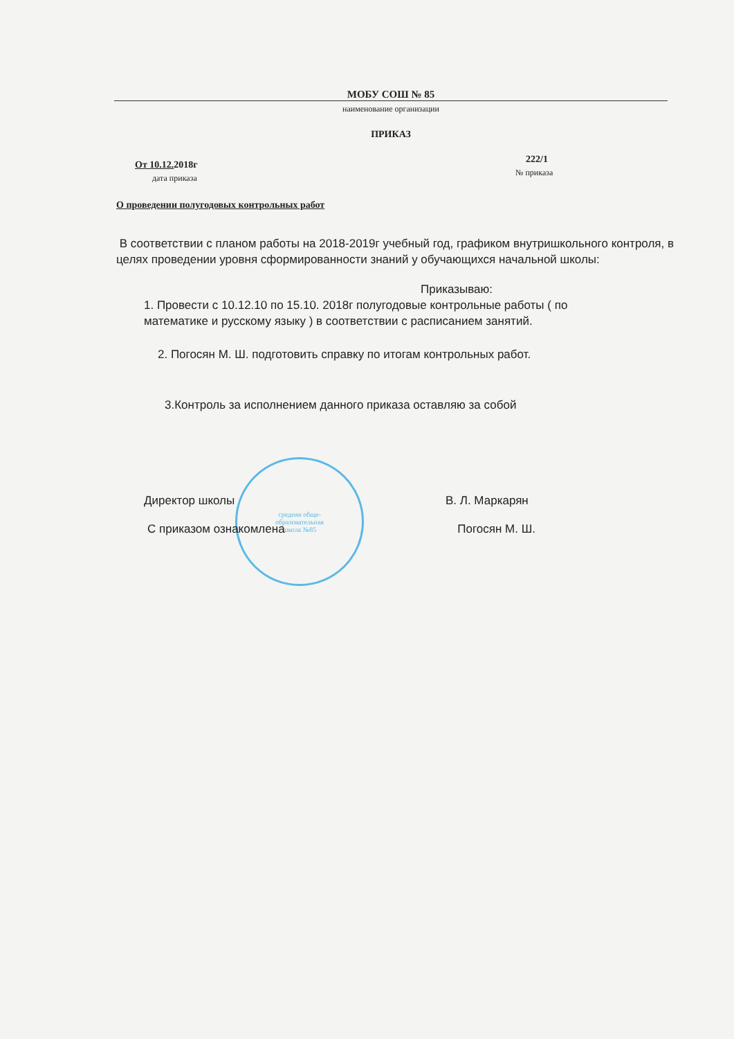МОБУ СОШ № 85
наименование организации
ПРИКАЗ
От 10.12. 2018г
дата приказа
222/1
№ приказа
О проведении полугодовых контрольных работ
средняя обще-
образовательная
школа №85
В соответствии с планом работы на 2018-2019г учебный год, графиком внутришкольного контроля, в целях проведении уровня сформированности знаний у обучающихся начальной школы:
Приказываю:
1. Провести с 10.12.10 по 15.10. 2018г полугодовые контрольные работы ( по
математике и русскому языку ) в соответствии с расписанием занятий.
2. Погосян М. Ш. подготовить справку по итогам контрольных работ.
3.Контроль за исполнением данного приказа оставляю за собой
Директор школы В. Л. Маркарян
С приказом ознакомлена Погосян М. Ш.